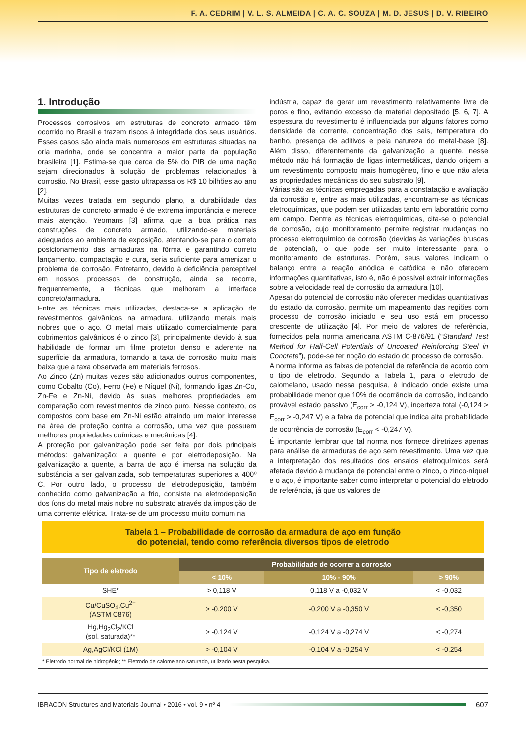F. A. CEDRIM | V. L. S. ALMEIDA | C. A. C. SOUZA | M. D. JESUS | D. V. RIBEIRO
1. Introdução
Processos corrosivos em estruturas de concreto armado têm ocorrido no Brasil e trazem riscos à integridade dos seus usuários. Esses casos são ainda mais numerosos em estruturas situadas na orla marinha, onde se concentra a maior parte da população brasileira [1]. Estima-se que cerca de 5% do PIB de uma nação sejam direcionados à solução de problemas relacionados à corrosão. No Brasil, esse gasto ultrapassa os R$ 10 bilhões ao ano [2].
Muitas vezes tratada em segundo plano, a durabilidade das estruturas de concreto armado é de extrema importância e merece mais atenção. Yeomans [3] afirma que a boa prática nas construções de concreto armado, utilizando-se materiais adequados ao ambiente de exposição, atentando-se para o correto posicionamento das armaduras na fôrma e garantindo correto lançamento, compactação e cura, seria suficiente para amenizar o problema de corrosão. Entretanto, devido à deficiência perceptível em nossos processos de construção, ainda se recorre, frequentemente, a técnicas que melhoram a interface concreto/armadura.
Entre as técnicas mais utilizadas, destaca-se a aplicação de revestimentos galvânicos na armadura, utilizando metais mais nobres que o aço. O metal mais utilizado comercialmente para cobrimentos galvânicos é o zinco [3], principalmente devido à sua habilidade de formar um filme protetor denso e aderente na superfície da armadura, tornando a taxa de corrosão muito mais baixa que a taxa observada em materiais ferrosos.
Ao Zinco (Zn) muitas vezes são adicionados outros componentes, como Cobalto (Co), Ferro (Fe) e Níquel (Ni), formando ligas Zn-Co, Zn-Fe e Zn-Ni, devido às suas melhores propriedades em comparação com revestimentos de zinco puro. Nesse contexto, os compostos com base em Zn-Ni estão atraindo um maior interesse na área de proteção contra a corrosão, uma vez que possuem melhores propriedades químicas e mecânicas [4].
A proteção por galvanização pode ser feita por dois principais métodos: galvanização: a quente e por eletrodeposição. Na galvanização a quente, a barra de aço é imersa na solução da substância a ser galvanizada, sob temperaturas superiores a 400º C. Por outro lado, o processo de eletrodeposição, também conhecido como galvanização a frio, consiste na eletrodeposição dos íons do metal mais nobre no substrato através da imposição de uma corrente elétrica. Trata-se de um processo muito comum na
indústria, capaz de gerar um revestimento relativamente livre de poros e fino, evitando excesso de material depositado [5, 6, 7]. A espessura do revestimento é influenciada por alguns fatores como densidade de corrente, concentração dos sais, temperatura do banho, presença de aditivos e pela natureza do metal-base [8]. Além disso, diferentemente da galvanização a quente, nesse método não há formação de ligas intermetálicas, dando origem a um revestimento composto mais homogêneo, fino e que não afeta as propriedades mecânicas do seu substrato [9].
Várias são as técnicas empregadas para a constatação e avaliação da corrosão e, entre as mais utilizadas, encontram-se as técnicas eletroquímicas, que podem ser utilizadas tanto em laboratório como em campo. Dentre as técnicas eletroquímicas, cita-se o potencial de corrosão, cujo monitoramento permite registrar mudanças no processo eletroquímico de corrosão (devidas às variações bruscas de potencial), o que pode ser muito interessante para o monitoramento de estruturas. Porém, seus valores indicam o balanço entre a reação anódica e catódica e não oferecem informações quantitativas, isto é, não é possível extrair informações sobre a velocidade real de corrosão da armadura [10].
Apesar do potencial de corrosão não oferecer medidas quantitativas do estado da corrosão, permite um mapeamento das regiões com processo de corrosão iniciado e seu uso está em processo crescente de utilização [4]. Por meio de valores de referência, fornecidos pela norma americana ASTM C-876/91 (“Standard Test Method for Half-Cell Potentials of Uncoated Reinforcing Steel in Concrete”), pode-se ter noção do estado do processo de corrosão.
A norma informa as faixas de potencial de referência de acordo com o tipo de eletrodo. Segundo a Tabela 1, para o eletrodo de calomelano, usado nessa pesquisa, é indicado onde existe uma probabilidade menor que 10% de ocorrência da corrosão, indicando provável estado passivo (E<sub>corr</sub> > -0,124 V), incerteza total (-0,124 > E<sub>corr</sub> > -0,247 V) e a faixa de potencial que indica alta probabilidade de ocorrência de corrosão (E<sub>corr</sub> < -0,247 V).
É importante lembrar que tal norma nos fornece diretrizes apenas para análise de armaduras de aço sem revestimento. Uma vez que a interpretação dos resultados dos ensaios eletroquímicos será afetada devido à mudança de potencial entre o zinco, o zinco-níquel e o aço, é importante saber como interpretar o potencial do eletrodo de referência, já que os valores de
Tabela 1 – Probabilidade de corrosão da armadura de aço em função
do potencial, tendo como referência diversos tipos de eletrodo
| Tipo de eletrodo | Probabilidade de ocorrer a corrosão | | |
| --- | --- | --- | --- |
| | < 10% | 10% - 90% | > 90% |
| SHE* | > 0,118 V | 0,118 V a -0,032 V | < -0,032 |
| Cu/CuSO<sub>4</sub>,Cu<sup>2+</sup> (ASTM C876) | > -0,200 V | -0,200 V a -0,350 V | < -0,350 |
| Hg,Hg<sub>2</sub>Cl<sub>2</sub>/KCl (sol. saturada)** | > -0,124 V | -0,124 V a -0,274 V | < -0,274 |
| Ag,AgCl/KCl (1M) | > -0,104 V | -0,104 V a -0,254 V | < -0,254 |
* Eletrodo normal de hidrogênio; ** Eletrodo de calomelano saturado, utilizado nesta pesquisa.
IBRACON Structures and Materials Journal • 2016 • vol. 9 • nº 4
607